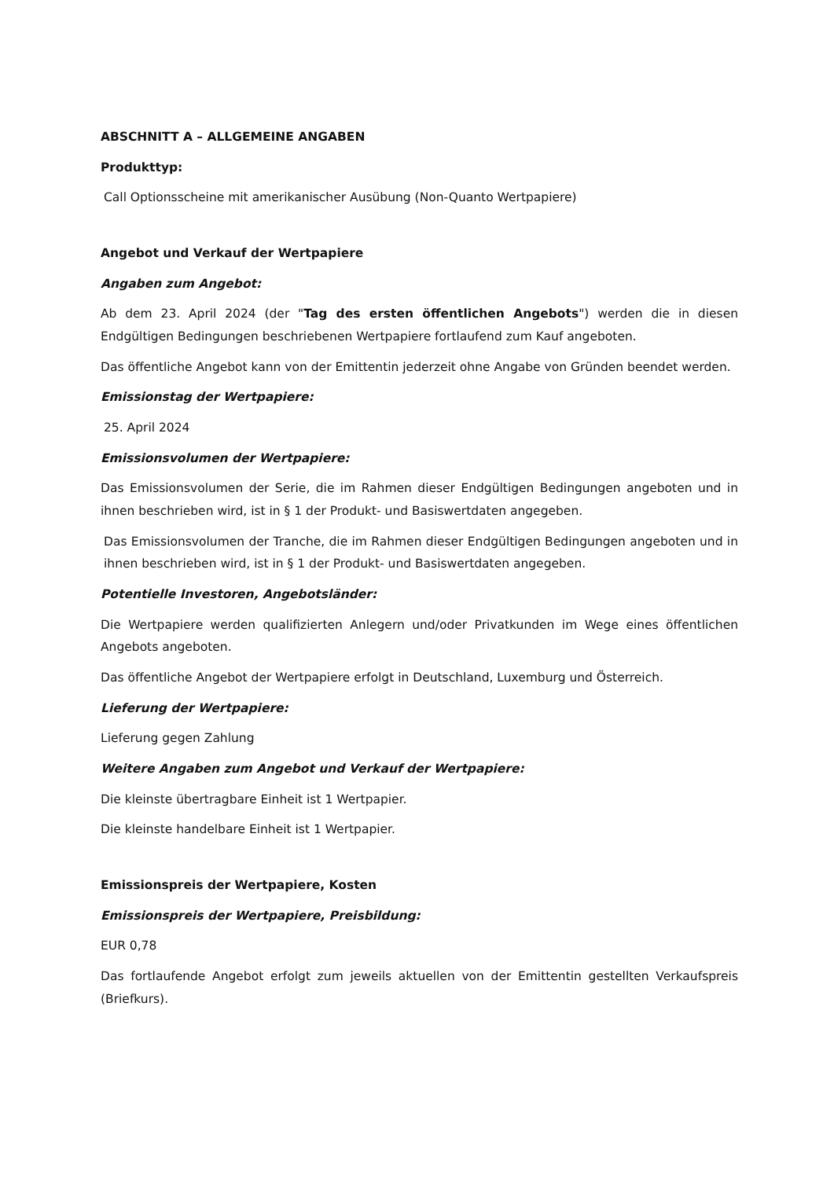ABSCHNITT A – ALLGEMEINE ANGABEN
Produkttyp:
Call Optionsscheine mit amerikanischer Ausübung (Non-Quanto Wertpapiere)
Angebot und Verkauf der Wertpapiere
Angaben zum Angebot:
Ab dem 23. April 2024 (der "Tag des ersten öffentlichen Angebots") werden die in diesen Endgültigen Bedingungen beschriebenen Wertpapiere fortlaufend zum Kauf angeboten.
Das öffentliche Angebot kann von der Emittentin jederzeit ohne Angabe von Gründen beendet werden.
Emissionstag der Wertpapiere:
25. April 2024
Emissionsvolumen der Wertpapiere:
Das Emissionsvolumen der Serie, die im Rahmen dieser Endgültigen Bedingungen angeboten und in ihnen beschrieben wird, ist in § 1 der Produkt- und Basiswertdaten angegeben.
Das Emissionsvolumen der Tranche, die im Rahmen dieser Endgültigen Bedingungen angeboten und in ihnen beschrieben wird, ist in § 1 der Produkt- und Basiswertdaten angegeben.
Potentielle Investoren, Angebotsländer:
Die Wertpapiere werden qualifizierten Anlegern und/oder Privatkunden im Wege eines öffentlichen Angebots angeboten.
Das öffentliche Angebot der Wertpapiere erfolgt in Deutschland, Luxemburg und Österreich.
Lieferung der Wertpapiere:
Lieferung gegen Zahlung
Weitere Angaben zum Angebot und Verkauf der Wertpapiere:
Die kleinste übertragbare Einheit ist 1 Wertpapier.
Die kleinste handelbare Einheit ist 1 Wertpapier.
Emissionspreis der Wertpapiere, Kosten
Emissionspreis der Wertpapiere, Preisbildung:
EUR 0,78
Das fortlaufende Angebot erfolgt zum jeweils aktuellen von der Emittentin gestellten Verkaufspreis (Briefkurs).